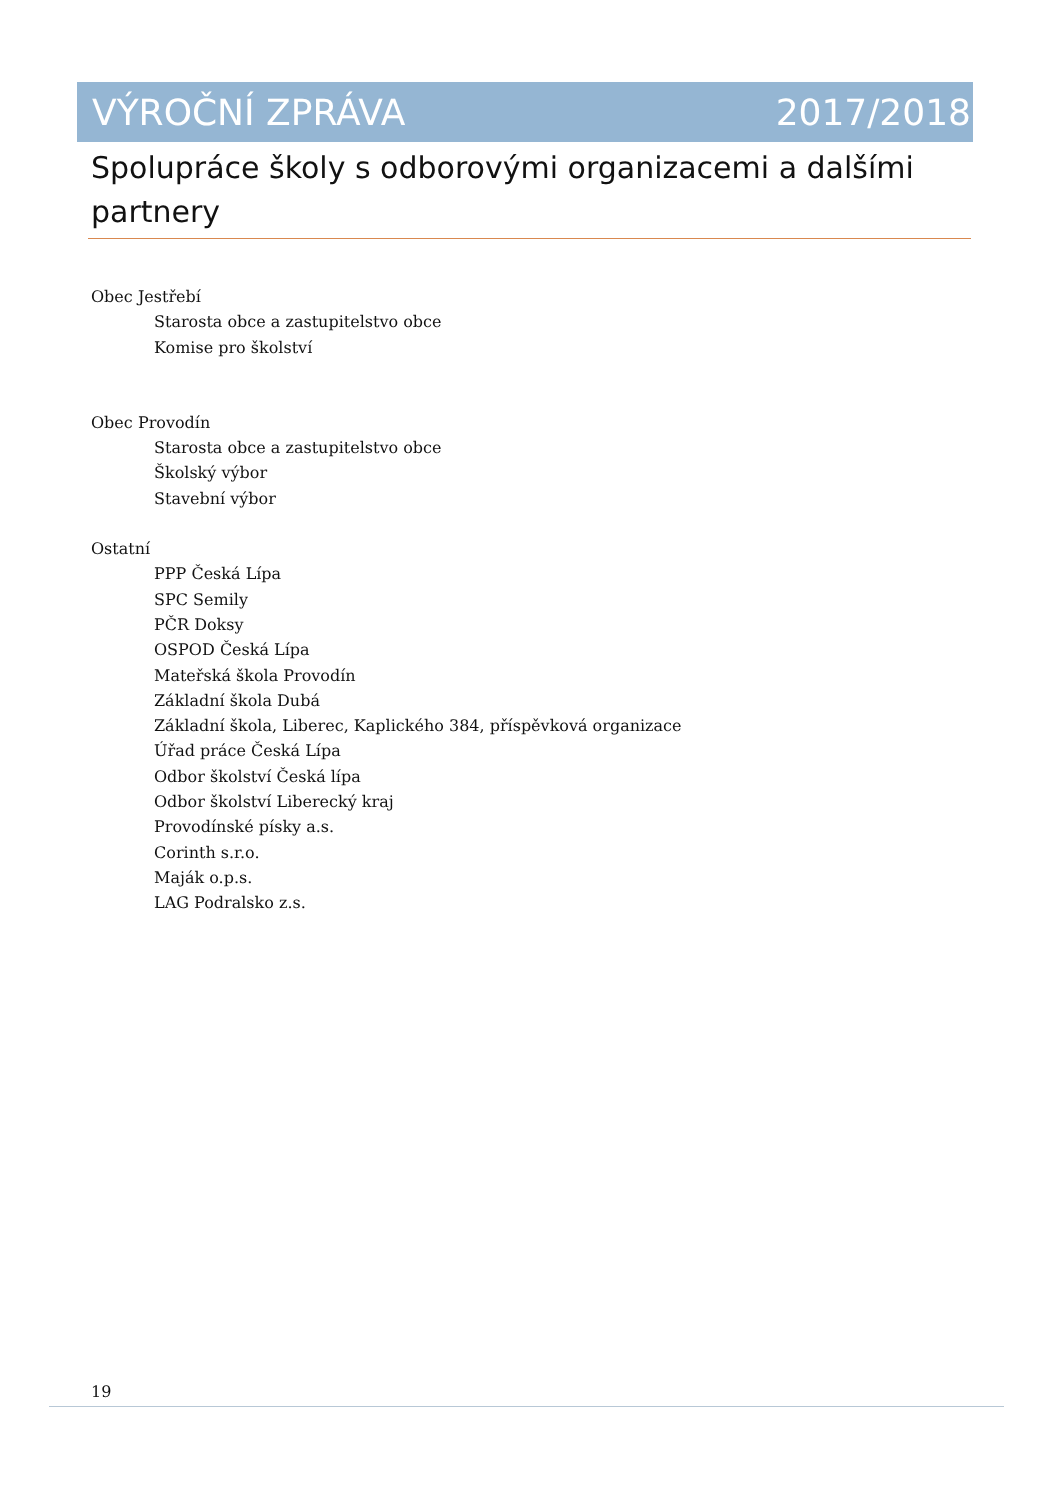VÝROČNÍ ZPRÁVA 2017/2018
Spolupráce školy s odborovými organizacemi a dalšími partnery
Obec Jestřebí
Starosta obce a zastupitelstvo obce
Komise pro školství
Obec Provodín
Starosta obce a zastupitelstvo obce
Školský výbor
Stavební výbor
Ostatní
PPP Česká Lípa
SPC Semily
PČR Doksy
OSPOD Česká Lípa
Mateřská škola Provodín
Základní škola Dubá
Základní škola, Liberec, Kaplického 384, příspěvková organizace
Úřad práce Česká Lípa
Odbor školství Česká lípa
Odbor školství Liberecký kraj
Provodínské písky a.s.
Corinth s.r.o.
Maják o.p.s.
LAG Podralsko z.s.
19